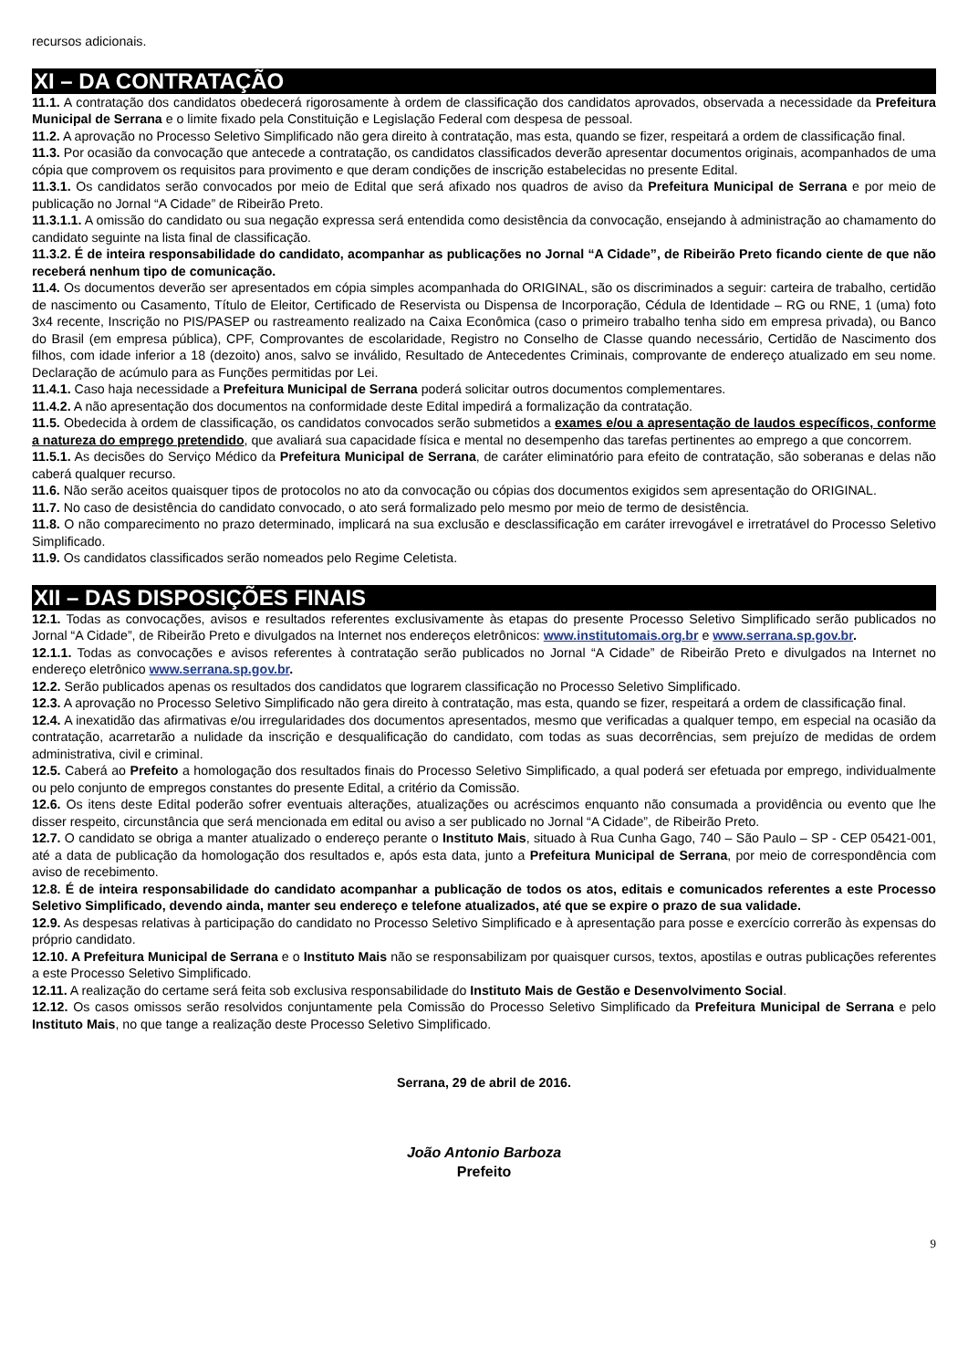recursos adicionais.
XI – DA CONTRATAÇÃO
11.1. A contratação dos candidatos obedecerá rigorosamente à ordem de classificação dos candidatos aprovados, observada a necessidade da Prefeitura Municipal de Serrana e o limite fixado pela Constituição e Legislação Federal com despesa de pessoal.
11.2. A aprovação no Processo Seletivo Simplificado não gera direito à contratação, mas esta, quando se fizer, respeitará a ordem de classificação final.
11.3. Por ocasião da convocação que antecede a contratação, os candidatos classificados deverão apresentar documentos originais, acompanhados de uma cópia que comprovem os requisitos para provimento e que deram condições de inscrição estabelecidas no presente Edital.
11.3.1. Os candidatos serão convocados por meio de Edital que será afixado nos quadros de aviso da Prefeitura Municipal de Serrana e por meio de publicação no Jornal “A Cidade” de Ribeirão Preto.
11.3.1.1. A omissão do candidato ou sua negação expressa será entendida como desistência da convocação, ensejando à administração ao chamamento do candidato seguinte na lista final de classificação.
11.3.2. É de inteira responsabilidade do candidato, acompanhar as publicações no Jornal “A Cidade”, de Ribeirão Preto ficando ciente de que não receberá nenhum tipo de comunicação.
11.4. Os documentos deverão ser apresentados em cópia simples acompanhada do ORIGINAL, são os discriminados a seguir: carteira de trabalho, certidão de nascimento ou Casamento, Título de Eleitor, Certificado de Reservista ou Dispensa de Incorporação, Cédula de Identidade – RG ou RNE, 1 (uma) foto 3x4 recente, Inscrição no PIS/PASEP ou rastreamento realizado na Caixa Econômica (caso o primeiro trabalho tenha sido em empresa privada), ou Banco do Brasil (em empresa pública), CPF, Comprovantes de escolaridade, Registro no Conselho de Classe quando necessário, Certidão de Nascimento dos filhos, com idade inferior a 18 (dezoito) anos, salvo se inválido, Resultado de Antecedentes Criminais, comprovante de endereço atualizado em seu nome. Declaração de acúmulo para as Funções permitidas por Lei.
11.4.1. Caso haja necessidade a Prefeitura Municipal de Serrana poderá solicitar outros documentos complementares.
11.4.2. A não apresentação dos documentos na conformidade deste Edital impedirá a formalização da contratação.
11.5. Obedecida à ordem de classificação, os candidatos convocados serão submetidos a exames e/ou a apresentação de laudos específicos, conforme a natureza do emprego pretendido, que avaliará sua capacidade física e mental no desempenho das tarefas pertinentes ao emprego a que concorrem.
11.5.1. As decisões do Serviço Médico da Prefeitura Municipal de Serrana, de caráter eliminatório para efeito de contratação, são soberanas e delas não caberá qualquer recurso.
11.6. Não serão aceitos quaisquer tipos de protocolos no ato da convocação ou cópias dos documentos exigidos sem apresentação do ORIGINAL.
11.7. No caso de desistência do candidato convocado, o ato será formalizado pelo mesmo por meio de termo de desistência.
11.8. O não comparecimento no prazo determinado, implicará na sua exclusão e desclassificação em caráter irrevogável e irretratável do Processo Seletivo Simplificado.
11.9. Os candidatos classificados serão nomeados pelo Regime Celetista.
XII – DAS DISPOSIÇÕES FINAIS
12.1. Todas as convocações, avisos e resultados referentes exclusivamente às etapas do presente Processo Seletivo Simplificado serão publicados no Jornal “A Cidade”, de Ribeirão Preto e divulgados na Internet nos endereços eletrônicos: www.institutomais.org.br e www.serrana.sp.gov.br.
12.1.1. Todas as convocações e avisos referentes à contratação serão publicados no Jornal “A Cidade” de Ribeirão Preto e divulgados na Internet no endereço eletrônico www.serrana.sp.gov.br.
12.2. Serão publicados apenas os resultados dos candidatos que lograrem classificação no Processo Seletivo Simplificado.
12.3. A aprovação no Processo Seletivo Simplificado não gera direito à contratação, mas esta, quando se fizer, respeitará a ordem de classificação final.
12.4. A inexatidão das afirmativas e/ou irregularidades dos documentos apresentados, mesmo que verificadas a qualquer tempo, em especial na ocasião da contratação, acarretarão a nulidade da inscrição e desqualificação do candidato, com todas as suas decorrências, sem prejuízo de medidas de ordem administrativa, civil e criminal.
12.5. Caberá ao Prefeito a homologação dos resultados finais do Processo Seletivo Simplificado, a qual poderá ser efetuada por emprego, individualmente ou pelo conjunto de empregos constantes do presente Edital, a critério da Comissão.
12.6. Os itens deste Edital poderão sofrer eventuais alterações, atualizações ou acréscimos enquanto não consumada a providência ou evento que lhe disser respeito, circunstância que será mencionada em edital ou aviso a ser publicado no Jornal “A Cidade”, de Ribeirão Preto.
12.7. O candidato se obriga a manter atualizado o endereço perante o Instituto Mais, situado à Rua Cunha Gago, 740 – São Paulo – SP - CEP 05421-001, até a data de publicação da homologação dos resultados e, após esta data, junto a Prefeitura Municipal de Serrana, por meio de correspondência com aviso de recebimento.
12.8. É de inteira responsabilidade do candidato acompanhar a publicação de todos os atos, editais e comunicados referentes a este Processo Seletivo Simplificado, devendo ainda, manter seu endereço e telefone atualizados, até que se expire o prazo de sua validade.
12.9. As despesas relativas à participação do candidato no Processo Seletivo Simplificado e à apresentação para posse e exercício correrão às expensas do próprio candidato.
12.10. A Prefeitura Municipal de Serrana e o Instituto Mais não se responsabilizam por quaisquer cursos, textos, apostilas e outras publicações referentes a este Processo Seletivo Simplificado.
12.11. A realização do certame será feita sob exclusiva responsabilidade do Instituto Mais de Gestão e Desenvolvimento Social.
12.12. Os casos omissos serão resolvidos conjuntamente pela Comissão do Processo Seletivo Simplificado da Prefeitura Municipal de Serrana e pelo Instituto Mais, no que tange a realização deste Processo Seletivo Simplificado.
Serrana, 29 de abril de 2016.
João Antonio Barboza
Prefeito
9